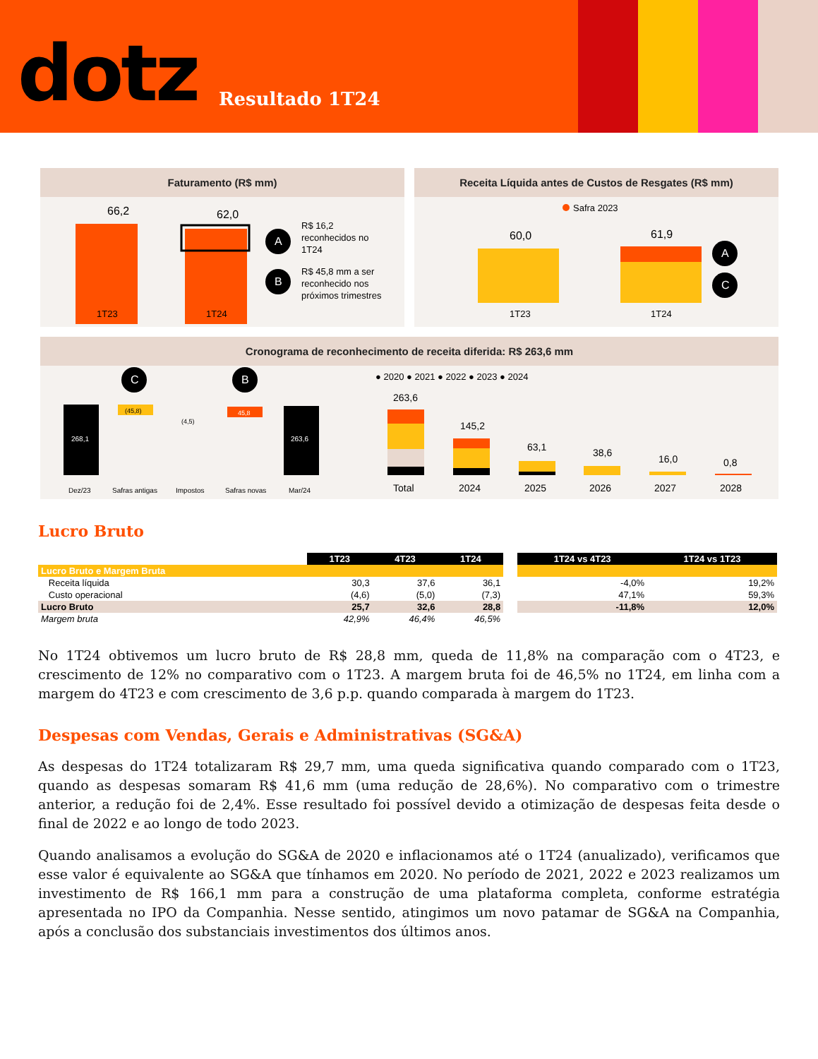dotz
Resultado 1T24
Faturamento (R$ mm)
66,2
62,0
A
B
R$ 16,2
reconhecidos no
1T24
R$ 45,8 mm a ser
reconhecido nos
próximos trimestres
1T23
1T24
Receita Líquida antes de Custos de Resgates (R$ mm)
Safra 2023
60,0
61,9
A
C
1T23
1T24
Cronograma de reconhecimento de receita diferida: R$ 263,6 mm
268,1
(45,8)
(4,5)
45,8
263,6
C
B
Dez/23
Safras antigas
Impostos
Safras novas
Mar/24
● 2020 ● 2021 ● 2022 ● 2023 ● 2024
263,6
145,2
63,1
38,6
16,0
0,8
Total
2024
2025
2026
2027
2028
Lucro Bruto
| | 1T23 | 4T23 | 1T24 | | 1T24 vs 4T23 | 1T24 vs 1T23 |
| --- | --- | --- | --- | --- | --- | --- |
| Lucro Bruto e Margem Bruta | | | | | | |
| Receita líquida | 30,3 | 37,6 | 36,1 | | -4,0% | 19,2% |
| Custo operacional | (4,6) | (5,0) | (7,3) | | 47,1% | 59,3% |
| Lucro Bruto | 25,7 | 32,6 | 28,8 | | -11,8% | 12,0% |
| Margem bruta | 42,9% | 46,4% | 46,5% | | | |
No 1T24 obtivemos um lucro bruto de R$ 28,8 mm, queda de 11,8% na comparação com o 4T23, e crescimento de 12% no comparativo com o 1T23. A margem bruta foi de 46,5% no 1T24, em linha com a margem do 4T23 e com crescimento de 3,6 p.p. quando comparada à margem do 1T23.
Despesas com Vendas, Gerais e Administrativas (SG&A)
As despesas do 1T24 totalizaram R$ 29,7 mm, uma queda significativa quando comparado com o 1T23, quando as despesas somaram R$ 41,6 mm (uma redução de 28,6%). No comparativo com o trimestre anterior, a redução foi de 2,4%. Esse resultado foi possível devido a otimização de despesas feita desde o final de 2022 e ao longo de todo 2023.
Quando analisamos a evolução do SG&A de 2020 e inflacionamos até o 1T24 (anualizado), verificamos que esse valor é equivalente ao SG&A que tínhamos em 2020. No período de 2021, 2022 e 2023 realizamos um investimento de R$ 166,1 mm para a construção de uma plataforma completa, conforme estratégia apresentada no IPO da Companhia. Nesse sentido, atingimos um novo patamar de SG&A na Companhia, após a conclusão dos substanciais investimentos dos últimos anos.